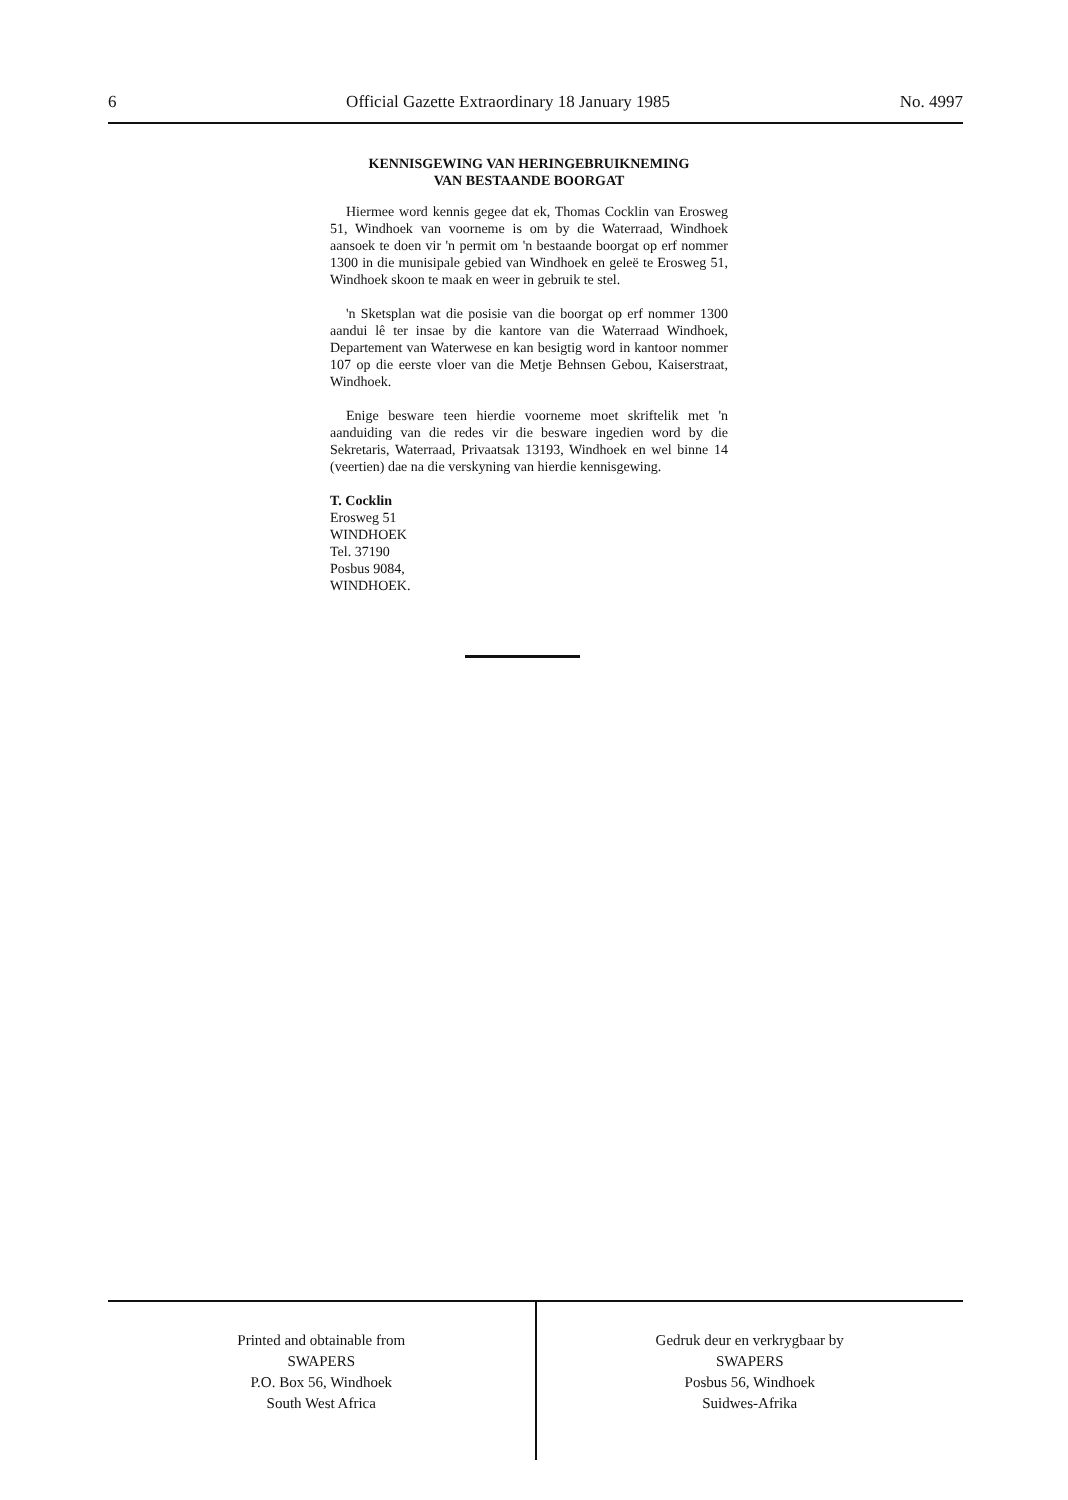6 Official Gazette Extraordinary 18 January 1985 No. 4997
KENNISGEWING VAN HERINGEBRUIKNEMING
VAN BESTAANDE BOORGAT
Hiermee word kennis gegee dat ek, Thomas Cocklin van Erosweg 51, Windhoek van voorneme is om by die Waterraad, Windhoek aansoek te doen vir 'n permit om 'n bestaande boorgat op erf nommer 1300 in die munisipale gebied van Windhoek en geleë te Erosweg 51, Windhoek skoon te maak en weer in gebruik te stel.
'n Sketsplan wat die posisie van die boorgat op erf nommer 1300 aandui lê ter insae by die kantore van die Waterraad Windhoek, Departement van Waterwese en kan besigtig word in kantoor nommer 107 op die eerste vloer van die Metje Behnsen Gebou, Kaiserstraat, Windhoek.
Enige besware teen hierdie voorneme moet skriftelik met 'n aanduiding van die redes vir die besware ingedien word by die Sekretaris, Waterraad, Privaatsak 13193, Windhoek en wel binne 14 (veertien) dae na die verskyning van hierdie kennisgewing.
T. Cocklin
Erosweg 51
WINDHOEK
Tel. 37190
Posbus 9084,
WINDHOEK.
Printed and obtainable from
SWAPERS
P.O. Box 56, Windhoek
South West Africa
Gedruk deur en verkrygbaar by
SWAPERS
Posbus 56, Windhoek
Suidwes-Afrika